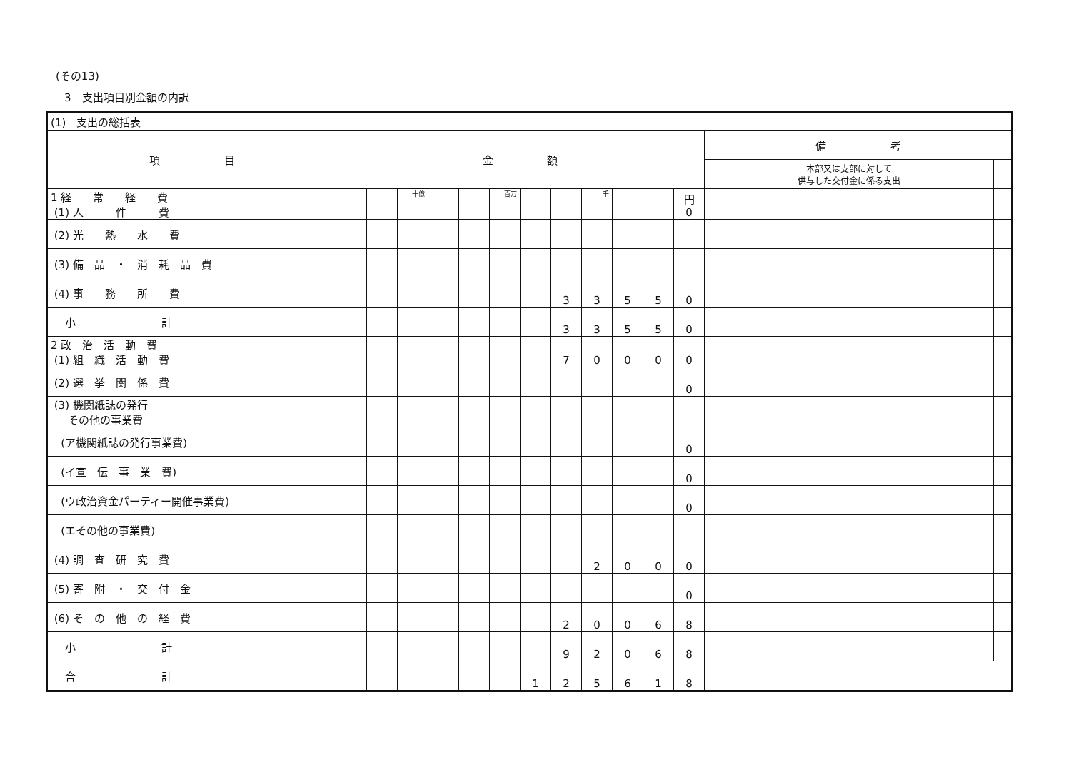(その13)
3　支出項目別金額の内訳
| (1) 支出の総括表 | | | | | | | | | | | | | | |
| 項 目 | 金 額 | | | | | | | | | | | | 備 考 | |
| | | | | | | | | | | | | | 本部又は支部に対して 供与した交付金に係る支出 | |
| 1 経 常 経 費 (1) 人 件 費 | | | 十億 | | | 百万 | | | 千 | | | 円 0 | | |
| (2) 光 熱 水 費 | | | | | | | | | | | | | | |
| (3) 備 品 ・ 消 耗 品 費 | | | | | | | | | | | | | | |
| (4) 事 務 所 費 | | | | | | | | 3 | 3 | 5 | 5 | 0 | | |
| 小 計 | | | | | | | | 3 | 3 | 5 | 5 | 0 | | |
| 2 政 治 活 動 費 (1) 組 織 活 動 費 | | | | | | | | 7 | 0 | 0 | 0 | 0 | | |
| (2) 選 挙 関 係 費 | | | | | | | | | | | | 0 | | |
| (3) 機関紙誌の発行 その他の事業費 | | | | | | | | | | | | | | |
| (ア機関紙誌の発行事業費) | | | | | | | | | | | | 0 | | |
| (イ宣 伝 事 業 費) | | | | | | | | | | | | 0 | | |
| (ウ政治資金パーティー開催事業費) | | | | | | | | | | | | 0 | | |
| (エその他の事業費) | | | | | | | | | | | | | | |
| (4) 調 査 研 究 費 | | | | | | | | | 2 | 0 | 0 | 0 | | |
| (5) 寄 附 ・ 交 付 金 | | | | | | | | | | | | 0 | | |
| (6) そ の 他 の 経 費 | | | | | | | | 2 | 0 | 0 | 6 | 8 | | |
| 小 計 | | | | | | | | 9 | 2 | 0 | 6 | 8 | | |
| 合 計 | | | | | | | 1 | 2 | 5 | 6 | 1 | 8 | | |